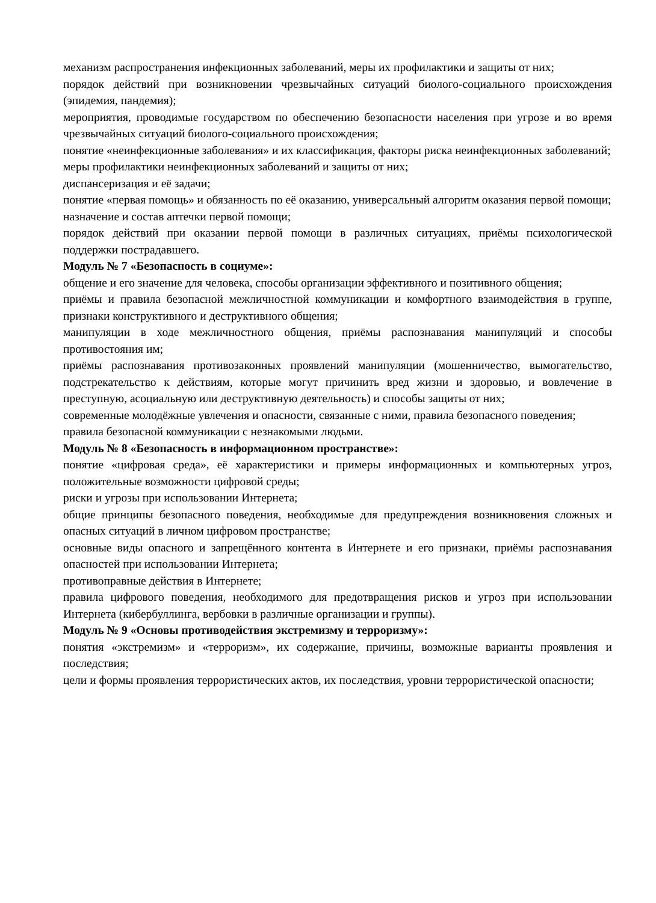механизм распространения инфекционных заболеваний, меры их профилактики и защиты от них;
порядок действий при возникновении чрезвычайных ситуаций биолого-социального происхождения (эпидемия, пандемия);
мероприятия, проводимые государством по обеспечению безопасности населения при угрозе и во время чрезвычайных ситуаций биолого-социального происхождения;
понятие «неинфекционные заболевания» и их классификация, факторы риска неинфекционных заболеваний;
меры профилактики неинфекционных заболеваний и защиты от них;
диспансеризация и её задачи;
понятие «первая помощь» и обязанность по её оказанию, универсальный алгоритм оказания первой помощи;
назначение и состав аптечки первой помощи;
порядок действий при оказании первой помощи в различных ситуациях, приёмы психологической поддержки пострадавшего.
Модуль № 7 «Безопасность в социуме»:
общение и его значение для человека, способы организации эффективного и позитивного общения;
приёмы и правила безопасной межличностной коммуникации и комфортного взаимодействия в группе, признаки конструктивного и деструктивного общения;
манипуляции в ходе межличностного общения, приёмы распознавания манипуляций и способы противостояния им;
приёмы распознавания противозаконных проявлений манипуляции (мошенничество, вымогательство, подстрекательство к действиям, которые могут причинить вред жизни и здоровью, и вовлечение в преступную, асоциальную или деструктивную деятельность) и способы защиты от них;
современные молодёжные увлечения и опасности, связанные с ними, правила безопасного поведения;
правила безопасной коммуникации с незнакомыми людьми.
Модуль № 8 «Безопасность в информационном пространстве»:
понятие «цифровая среда», её характеристики и примеры информационных и компьютерных угроз, положительные возможности цифровой среды;
риски и угрозы при использовании Интернета;
общие принципы безопасного поведения, необходимые для предупреждения возникновения сложных и опасных ситуаций в личном цифровом пространстве;
основные виды опасного и запрещённого контента в Интернете и его признаки, приёмы распознавания опасностей при использовании Интернета;
противоправные действия в Интернете;
правила цифрового поведения, необходимого для предотвращения рисков и угроз при использовании Интернета (кибербуллинга, вербовки в различные организации и группы).
Модуль № 9 «Основы противодействия экстремизму и терроризму»:
понятия «экстремизм» и «терроризм», их содержание, причины, возможные варианты проявления и последствия;
цели и формы проявления террористических актов, их последствия, уровни террористической опасности;